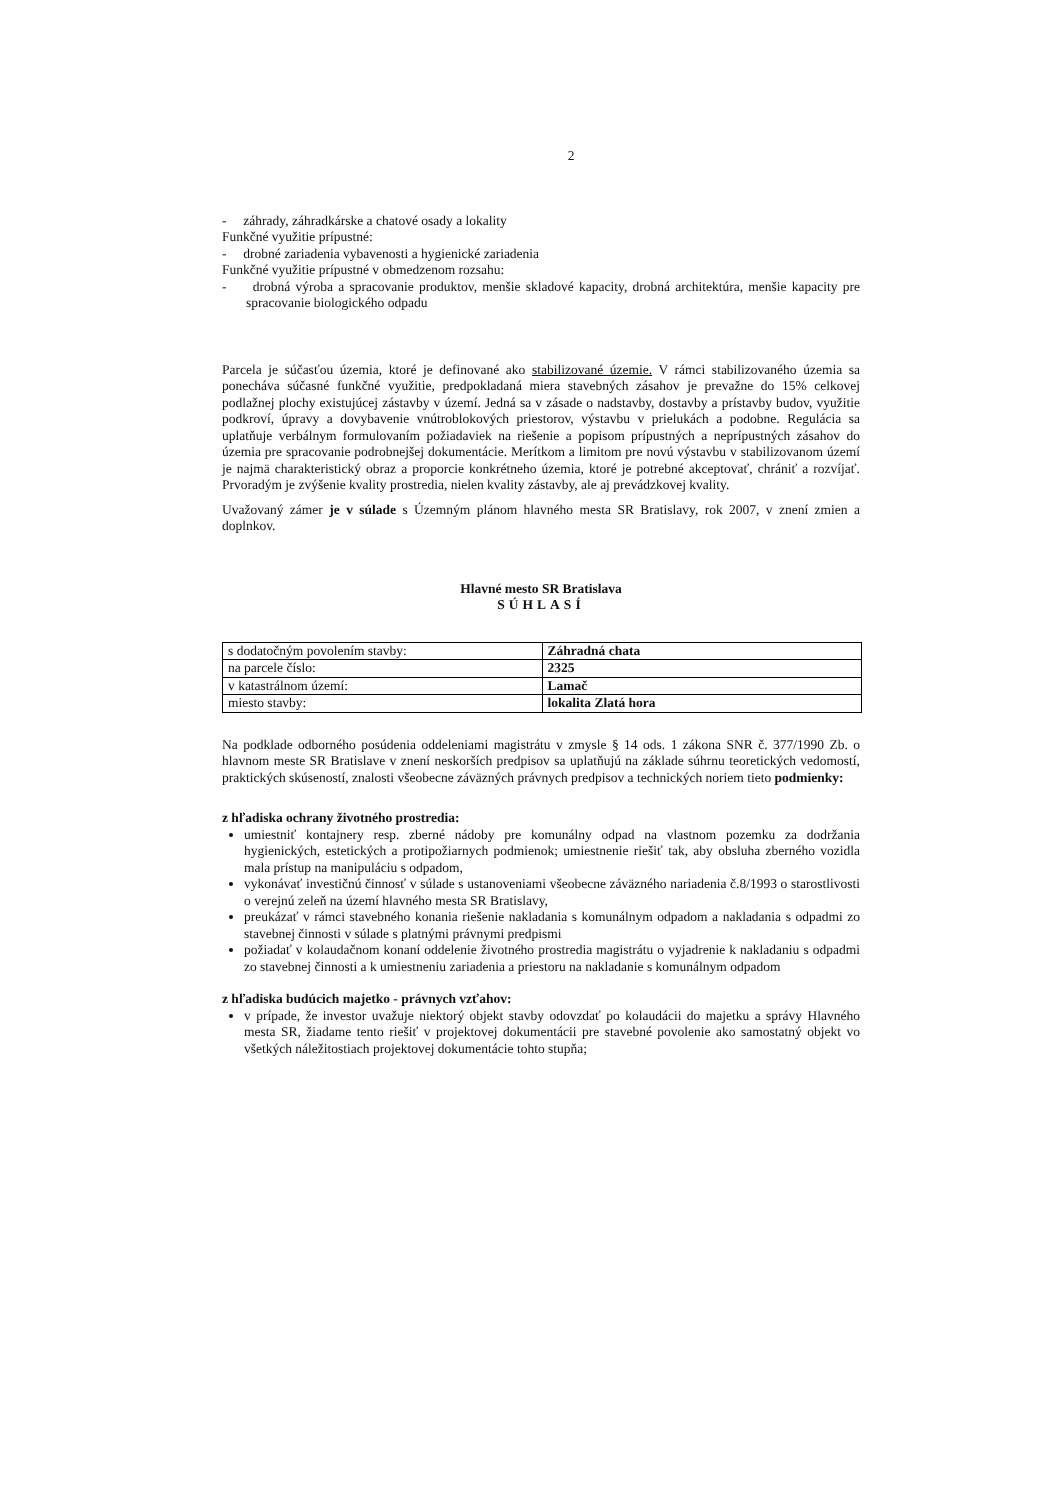2
- záhrady, záhradkárske a chatové osady a lokality
Funkčné využitie prípustné:
- drobné zariadenia vybavenosti a hygienické zariadenia
Funkčné využitie prípustné v obmedzenom rozsahu:
- drobná výroba a spracovanie produktov, menšie skladové kapacity, drobná architektúra, menšie kapacity pre spracovanie biologického odpadu
Parcela je súčasťou územia, ktoré je definované ako stabilizované územie. V rámci stabilizovaného územia sa ponecháva súčasné funkčné využitie, predpokladaná miera stavebných zásahov je prevažne do 15% celkovej podlažnej plochy existujúcej zástavby v území. Jedná sa v zásade o nadstavby, dostavby a prístavby budov, využitie podkroví, úpravy a dovybavenie vnútroblokových priestorov, výstavbu v prielukách a podobne. Regulácia sa uplatňuje verbálnym formulovaním požiadaviek na riešenie a popisom prípustných a neprípustných zásahov do územia pre spracovanie podrobnejšej dokumentácie. Merítkom a limitom pre novú výstavbu v stabilizovanom území je najmä charakteristický obraz a proporcie konkrétneho územia, ktoré je potrebné akceptovať, chrániť a rozvíjať. Prvoradým je zvýšenie kvality prostredia, nielen kvality zástavby, ale aj prevádzkovej kvality.
Uvažovaný zámer je v súlade s Územným plánom hlavného mesta SR Bratislavy, rok 2007, v znení zmien a doplnkov.
Hlavné mesto SR Bratislava
SÚHLASÍ
| s dodatočným povolením stavby: | Záhradná chata |
| na parcele číslo: | 2325 |
| v katastrálnom území: | Lamač |
| miesto stavby: | lokalita Zlatá hora |
Na podklade odborného posúdenia oddeleniami magistrátu v zmysle § 14 ods. 1 zákona SNR č. 377/1990 Zb. o hlavnom meste SR Bratislave v znení neskorších predpisov sa uplatňujú na základe súhrnu teoretických vedomostí, praktických skúseností, znalosti všeobecne záväzných právnych predpisov a technických noriem tieto podmienky:
z hľadiska ochrany životného prostredia:
umiestniť kontajnery resp. zberné nádoby pre komunálny odpad na vlastnom pozemku za dodržania hygienických, estetických a protipožiarnych podmienok; umiestnenie riešiť tak, aby obsluha zberného vozidla mala prístup na manipuláciu s odpadom,
vykonávať investičnú činnosť v súlade s ustanoveniami všeobecne záväzného nariadenia č.8/1993 o starostlivosti o verejnú zeleň na území hlavného mesta SR Bratislavy,
preukázať v rámci stavebného konania riešenie nakladania s komunálnym odpadom a nakladania s odpadmi zo stavebnej činnosti v súlade s platnými právnymi predpismi
požiadať v kolaudačnom konaní oddelenie životného prostredia magistrátu o vyjadrenie k nakladaniu s odpadmi zo stavebnej činnosti a k umiestneniu zariadenia a priestoru na nakladanie s komunálnym odpadom
z hľadiska budúcich majetko - právnych vzťahov:
v prípade, že investor uvažuje niektorý objekt stavby odovzdať po kolaudácii do majetku a správy Hlavného mesta SR, žiadame tento riešiť v projektovej dokumentácii pre stavebné povolenie ako samostatný objekt vo všetkých náležitostiach projektovej dokumentácie tohto stupňa;